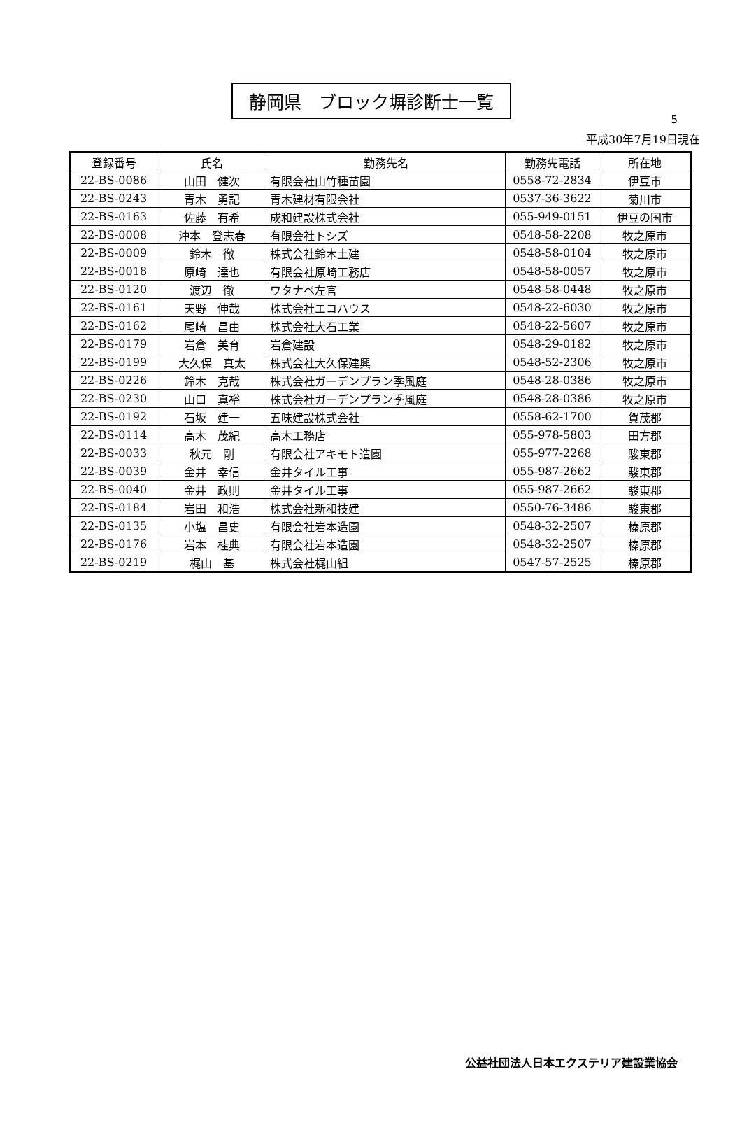5
静岡県　ブロック塀診断士一覧
平成30年7月19日現在
| 登録番号 | 氏名 | 勤務先名 | 勤務先電話 | 所在地 |
| --- | --- | --- | --- | --- |
| 22-BS-0086 | 山田 健次 | 有限会社山竹種苗園 | 0558-72-2834 | 伊豆市 |
| 22-BS-0243 | 青木 勇記 | 青木建材有限会社 | 0537-36-3622 | 菊川市 |
| 22-BS-0163 | 佐藤 有希 | 成和建設株式会社 | 055-949-0151 | 伊豆の国市 |
| 22-BS-0008 | 沖本 登志春 | 有限会社トシズ | 0548-58-2208 | 牧之原市 |
| 22-BS-0009 | 鈴木 徹 | 株式会社鈴木土建 | 0548-58-0104 | 牧之原市 |
| 22-BS-0018 | 原崎 達也 | 有限会社原崎工務店 | 0548-58-0057 | 牧之原市 |
| 22-BS-0120 | 渡辺 徹 | ワタナベ左官 | 0548-58-0448 | 牧之原市 |
| 22-BS-0161 | 天野 伸哉 | 株式会社エコハウス | 0548-22-6030 | 牧之原市 |
| 22-BS-0162 | 尾崎 昌由 | 株式会社大石工業 | 0548-22-5607 | 牧之原市 |
| 22-BS-0179 | 岩倉 美育 | 岩倉建設 | 0548-29-0182 | 牧之原市 |
| 22-BS-0199 | 大久保 真太 | 株式会社大久保建興 | 0548-52-2306 | 牧之原市 |
| 22-BS-0226 | 鈴木 克哉 | 株式会社ガーデンプラン季風庭 | 0548-28-0386 | 牧之原市 |
| 22-BS-0230 | 山口 真裕 | 株式会社ガーデンプラン季風庭 | 0548-28-0386 | 牧之原市 |
| 22-BS-0192 | 石坂 建一 | 五味建設株式会社 | 0558-62-1700 | 賀茂郡 |
| 22-BS-0114 | 高木 茂紀 | 高木工務店 | 055-978-5803 | 田方郡 |
| 22-BS-0033 | 秋元 剛 | 有限会社アキモト造園 | 055-977-2268 | 駿東郡 |
| 22-BS-0039 | 金井 幸信 | 金井タイル工事 | 055-987-2662 | 駿東郡 |
| 22-BS-0040 | 金井 政則 | 金井タイル工事 | 055-987-2662 | 駿東郡 |
| 22-BS-0184 | 岩田 和浩 | 株式会社新和技建 | 0550-76-3486 | 駿東郡 |
| 22-BS-0135 | 小塩 昌史 | 有限会社岩本造園 | 0548-32-2507 | 榛原郡 |
| 22-BS-0176 | 岩本 桂典 | 有限会社岩本造園 | 0548-32-2507 | 榛原郡 |
| 22-BS-0219 | 梶山 基 | 株式会社梶山組 | 0547-57-2525 | 榛原郡 |
公益社団法人日本エクステリア建設業協会